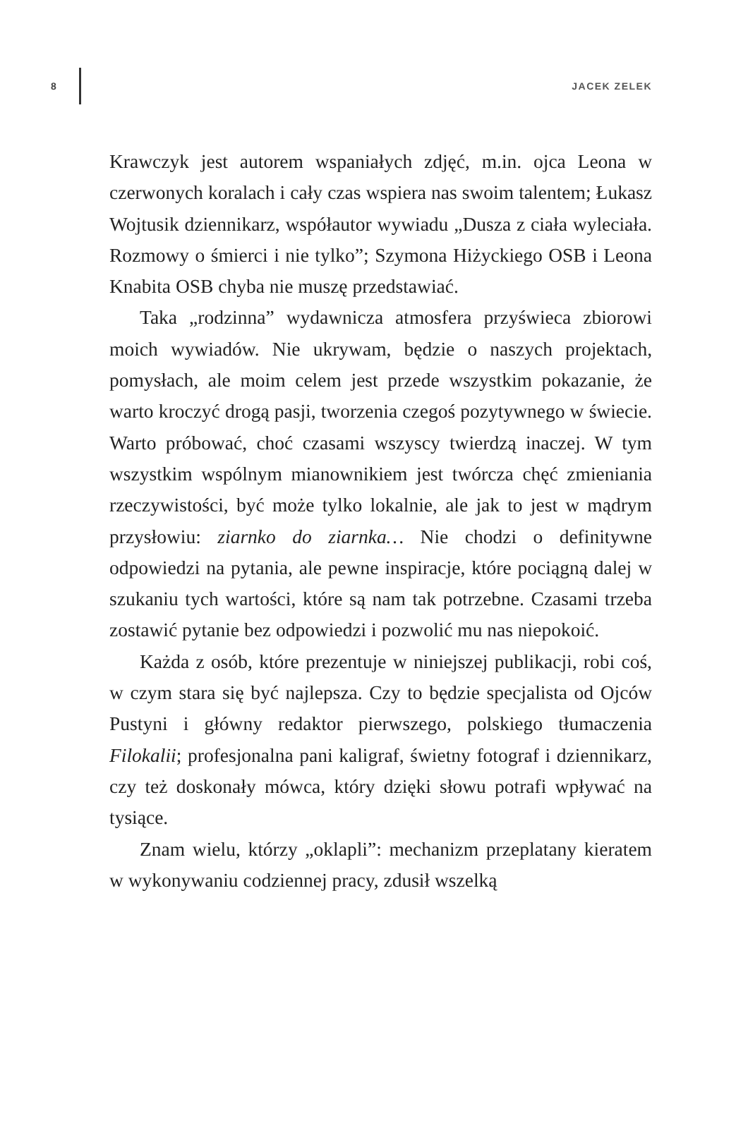8 JACEK ZELEK
Krawczyk jest autorem wspaniałych zdjęć, m.in. ojca Leona w czerwonych koralach i cały czas wspiera nas swoim talentem; Łukasz Wojtusik dziennikarz, współautor wywiadu „Dusza z ciała wyleciała. Rozmowy o śmierci i nie tylko”; Szymona Hiżyckiego OSB i Leona Knabita OSB chyba nie muszę przedstawiać.
Taka „rodzinna” wydawnicza atmosfera przyświeca zbiorowi moich wywiadów. Nie ukrywam, będzie o naszych projektach, pomysłach, ale moim celem jest przede wszystkim pokazanie, że warto kroczyć drogą pasji, tworzenia czegoś pozytywnego w świecie. Warto próbować, choć czasami wszyscy twierdzą inaczej. W tym wszystkim wspólnym mianownikiem jest twórcza chęć zmieniania rzeczywistości, być może tylko lokalnie, ale jak to jest w mądrym przysłowiu: ziarnko do ziarnka… Nie chodzi o definitywne odpowiedzi na pytania, ale pewne inspiracje, które pociągną dalej w szukaniu tych wartości, które są nam tak potrzebne. Czasami trzeba zostawić pytanie bez odpowiedzi i pozwolić mu nas niepokoić.
Każda z osób, które prezentuje w niniejszej publikacji, robi coś, w czym stara się być najlepsza. Czy to będzie specjalista od Ojców Pustyni i główny redaktor pierwszego, polskiego tłumaczenia Filokalii; profesjonalna pani kaligraf, świetny fotograf i dziennikarz, czy też doskonały mówca, który dzięki słowu potrafi wpływać na tysiące.
Znam wielu, którzy „oklapli”: mechanizm przeplatany kieratem w wykonywaniu codziennej pracy, zdusił wszelką